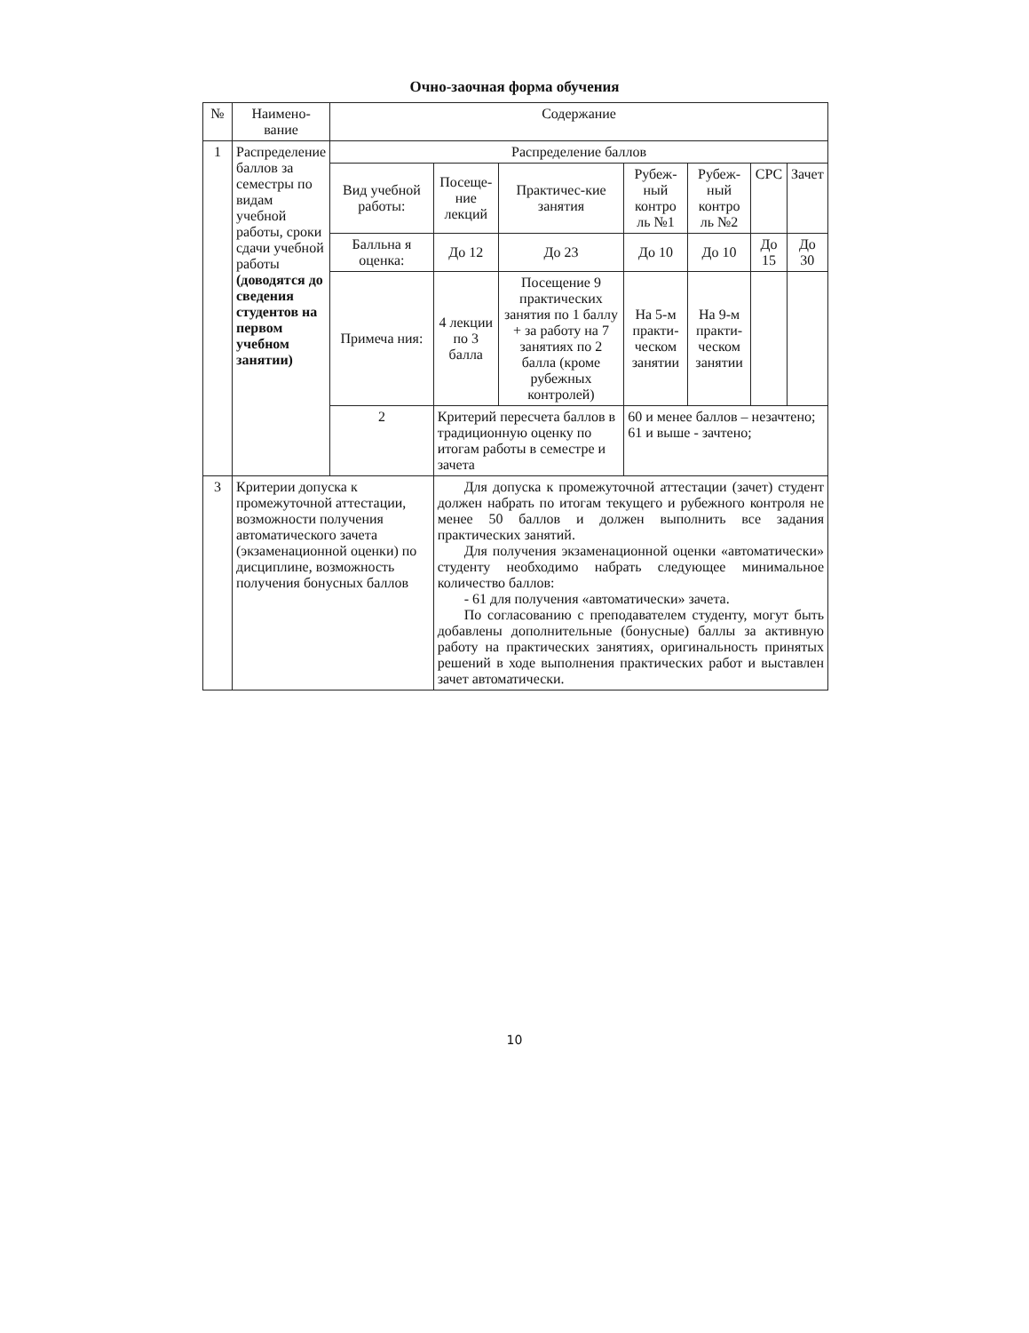Очно-заочная форма обучения
| № | Наимено-вание | Содержание | | | | | | |
| --- | --- | --- | --- | --- | --- | --- | --- | --- |
| 1 | Распределение баллов за семестры по видам учебной работы, сроки сдачи учебной работы (доводятся до сведения студентов на первом учебном занятии) | Распределение баллов | | | | | | |
| | | Вид учебной работы: | Посеще-ние лекций | Практичес-кие занятия | Рубеж-ный контро ль №1 | Рубеж-ный контро ль №2 | СРС | Зачет |
| | | Балльна я оценка: | До 12 | До 23 | До 10 | До 10 | До 15 | До 30 |
| | | Примеча ния: | 4 лекции по 3 балла | Посещение 9 практических занятия по 1 баллу + за работу на 7 занятиях по 2 балла (кроме рубежных контролей) | На 5-м практи-ческом занятии | На 9-м практи-ческом занятии | | |
| | | 2 | Критерий пересчета баллов в традиционную оценку по итогам работы в семестре и зачета | | 60 и менее баллов – незачтено; 61 и выше - зачтено; | | | |
| 3 | Критерии допуска к промежуточной аттестации, возможности получения автоматического зачета (экзаменационной оценки) по дисциплине, возможность получения бонусных баллов | | Для допуска к промежуточной аттестации (зачет) студент должен набрать по итогам текущего и рубежного контроля не менее 50 баллов и должен выполнить все задания практических занятий. Для получения экзаменационной оценки «автоматически» студенту необходимо набрать следующее минимальное количество баллов: - 61 для получения «автоматически» зачета. По согласованию с преподавателем студенту, могут быть добавлены дополнительные (бонусные) баллы за активную работу на практических занятиях, оригинальность принятых решений в ходе выполнения практических работ и выставлен зачет автоматически. | | | | | |
10